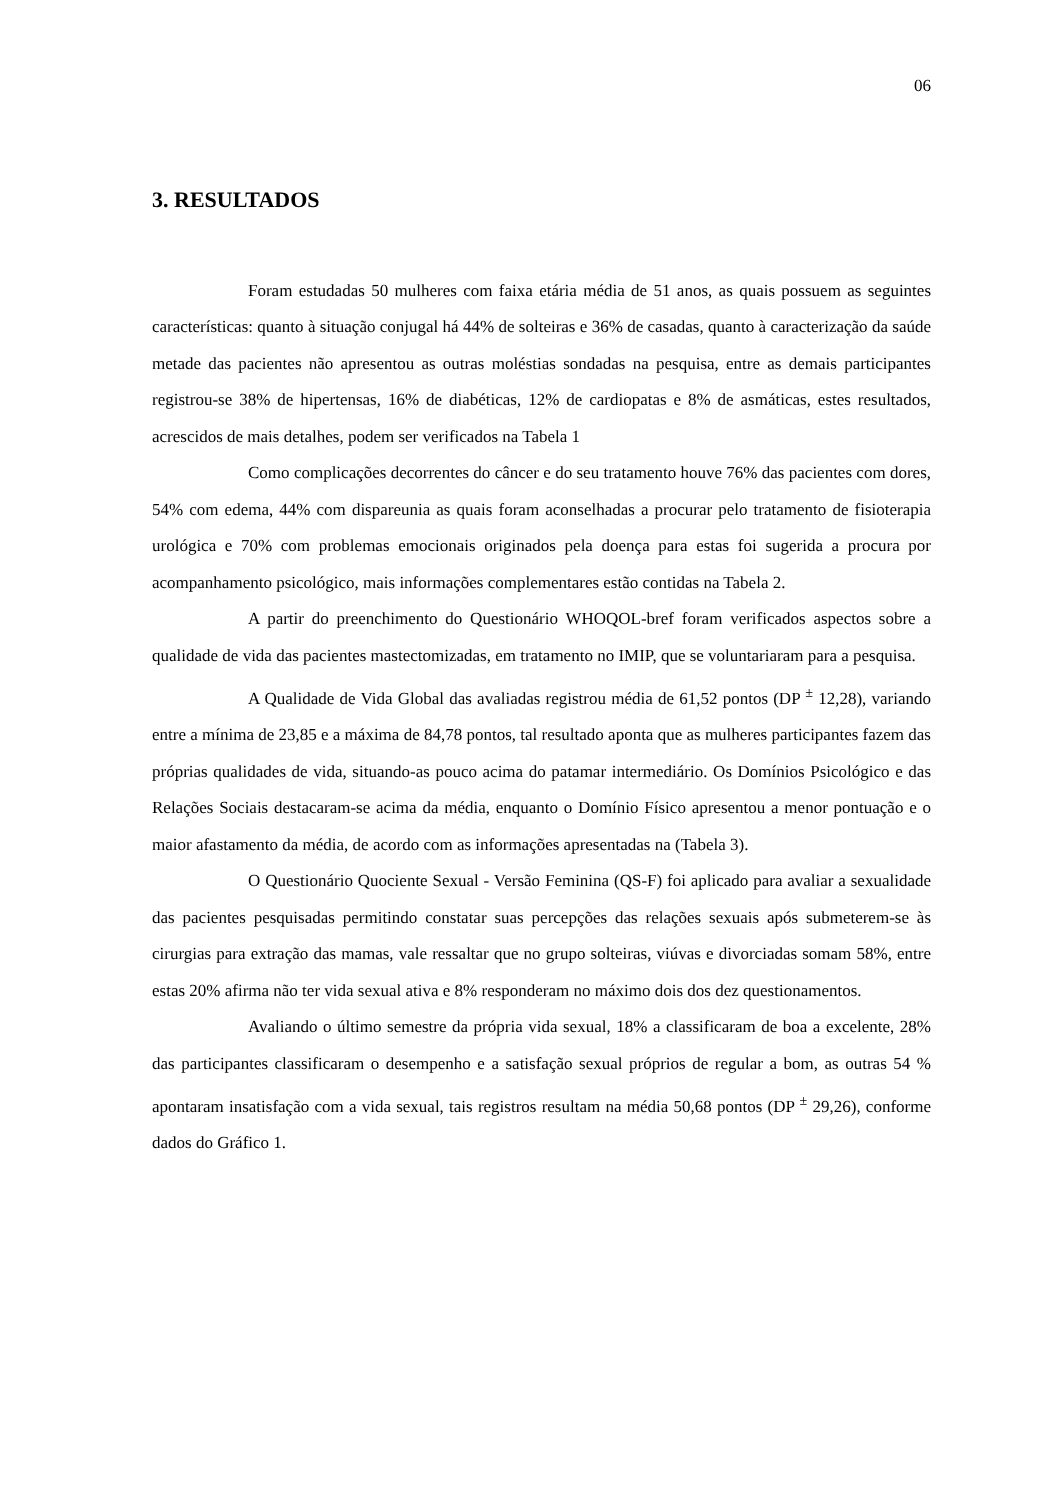06
3. RESULTADOS
Foram estudadas 50 mulheres com faixa etária média de 51 anos, as quais possuem as seguintes características: quanto à situação conjugal há 44% de solteiras e 36% de casadas, quanto à caracterização da saúde metade das pacientes não apresentou as outras moléstias sondadas na pesquisa, entre as demais participantes registrou-se 38% de hipertensas, 16% de diabéticas, 12% de cardiopatas e 8% de asmáticas, estes resultados, acrescidos de mais detalhes, podem ser verificados na Tabela 1
Como complicações decorrentes do câncer e do seu tratamento houve 76% das pacientes com dores, 54% com edema, 44% com dispareunia as quais foram aconselhadas a procurar pelo tratamento de fisioterapia urológica e 70% com problemas emocionais originados pela doença para estas foi sugerida a procura por acompanhamento psicológico, mais informações complementares estão contidas na Tabela 2.
A partir do preenchimento do Questionário WHOQOL-bref foram verificados aspectos sobre a qualidade de vida das pacientes mastectomizadas, em tratamento no IMIP, que se voluntariaram para a pesquisa.
A Qualidade de Vida Global das avaliadas registrou média de 61,52 pontos (DP <sup>±</sup> 12,28), variando entre a mínima de 23,85 e a máxima de 84,78 pontos, tal resultado aponta que as mulheres participantes fazem das próprias qualidades de vida, situando-as pouco acima do patamar intermediário. Os Domínios Psicológico e das Relações Sociais destacaram-se acima da média, enquanto o Domínio Físico apresentou a menor pontuação e o maior afastamento da média, de acordo com as informações apresentadas na (Tabela 3).
O Questionário Quociente Sexual - Versão Feminina (QS-F) foi aplicado para avaliar a sexualidade das pacientes pesquisadas permitindo constatar suas percepções das relações sexuais após submeterem-se às cirurgias para extração das mamas, vale ressaltar que no grupo solteiras, viúvas e divorciadas somam 58%, entre estas 20% afirma não ter vida sexual ativa e 8% responderam no máximo dois dos dez questionamentos.
Avaliando o último semestre da própria vida sexual, 18% a classificaram de boa a excelente, 28% das participantes classificaram o desempenho e a satisfação sexual próprios de regular a bom, as outras 54 % apontaram insatisfação com a vida sexual, tais registros resultam na média 50,68 pontos (DP <sup>±</sup> 29,26), conforme dados do Gráfico 1.